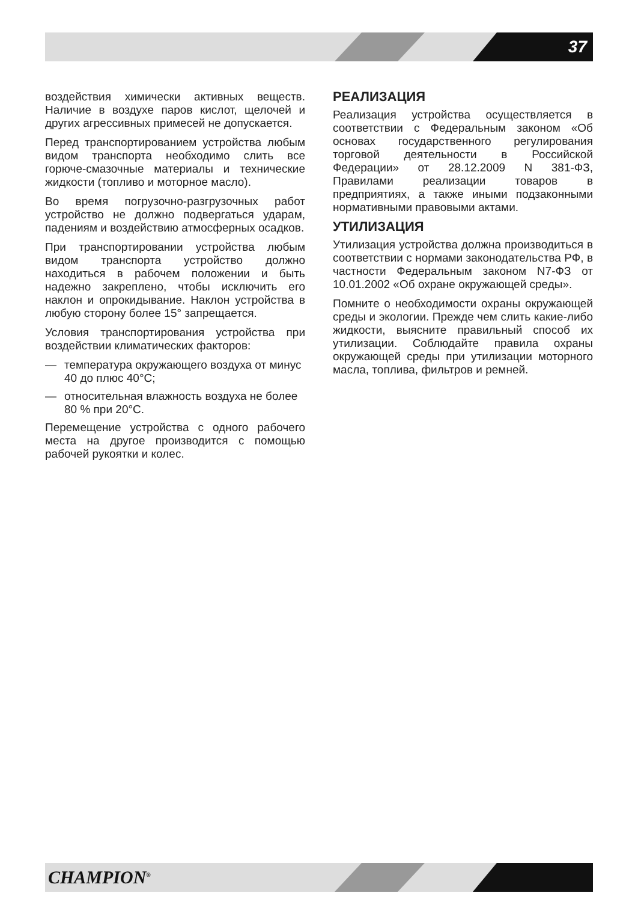37
воздействия химически активных веществ. Наличие в воздухе паров кислот, щелочей и других агрессивных примесей не допускается.
Перед транспортированием устройства любым видом транспорта необходимо слить все горюче-смазочные материалы и технические жидкости (топливо и моторное масло).
Во время погрузочно-разгрузочных работ устройство не должно подвергаться ударам, падениям и воздействию атмосферных осадков.
При транспортировании устройства любым видом транспорта устройство должно находиться в рабочем положении и быть надежно закреплено, чтобы исключить его наклон и опрокидывание. Наклон устройства в любую сторону более 15° запрещается.
Условия транспортирования устройства при воздействии климатических факторов:
— температура окружающего воздуха от минус 40 до плюс 40°С;
— относительная влажность воздуха не более 80 % при 20°С.
Перемещение устройства с одного рабочего места на другое производится с помощью рабочей рукоятки и колес.
РЕАЛИЗАЦИЯ
Реализация устройства осуществляется в соответствии с Федеральным законом «Об основах государственного регулирования торговой деятельности в Российской Федерации» от 28.12.2009 N 381-ФЗ, Правилами реализации товаров в предприятиях, а также иными подзаконными нормативными правовыми актами.
УТИЛИЗАЦИЯ
Утилизация устройства должна производиться в соответствии с нормами законодательства РФ, в частности Федеральным законом N7-ФЗ от 10.01.2002 «Об охране окружающей среды».
Помните о необходимости охраны окружающей среды и экологии. Прежде чем слить какие-либо жидкости, выясните правильный способ их утилизации. Соблюдайте правила охраны окружающей среды при утилизации моторного масла, топлива, фильтров и ремней.
CHAMPION<sup>®</sup>